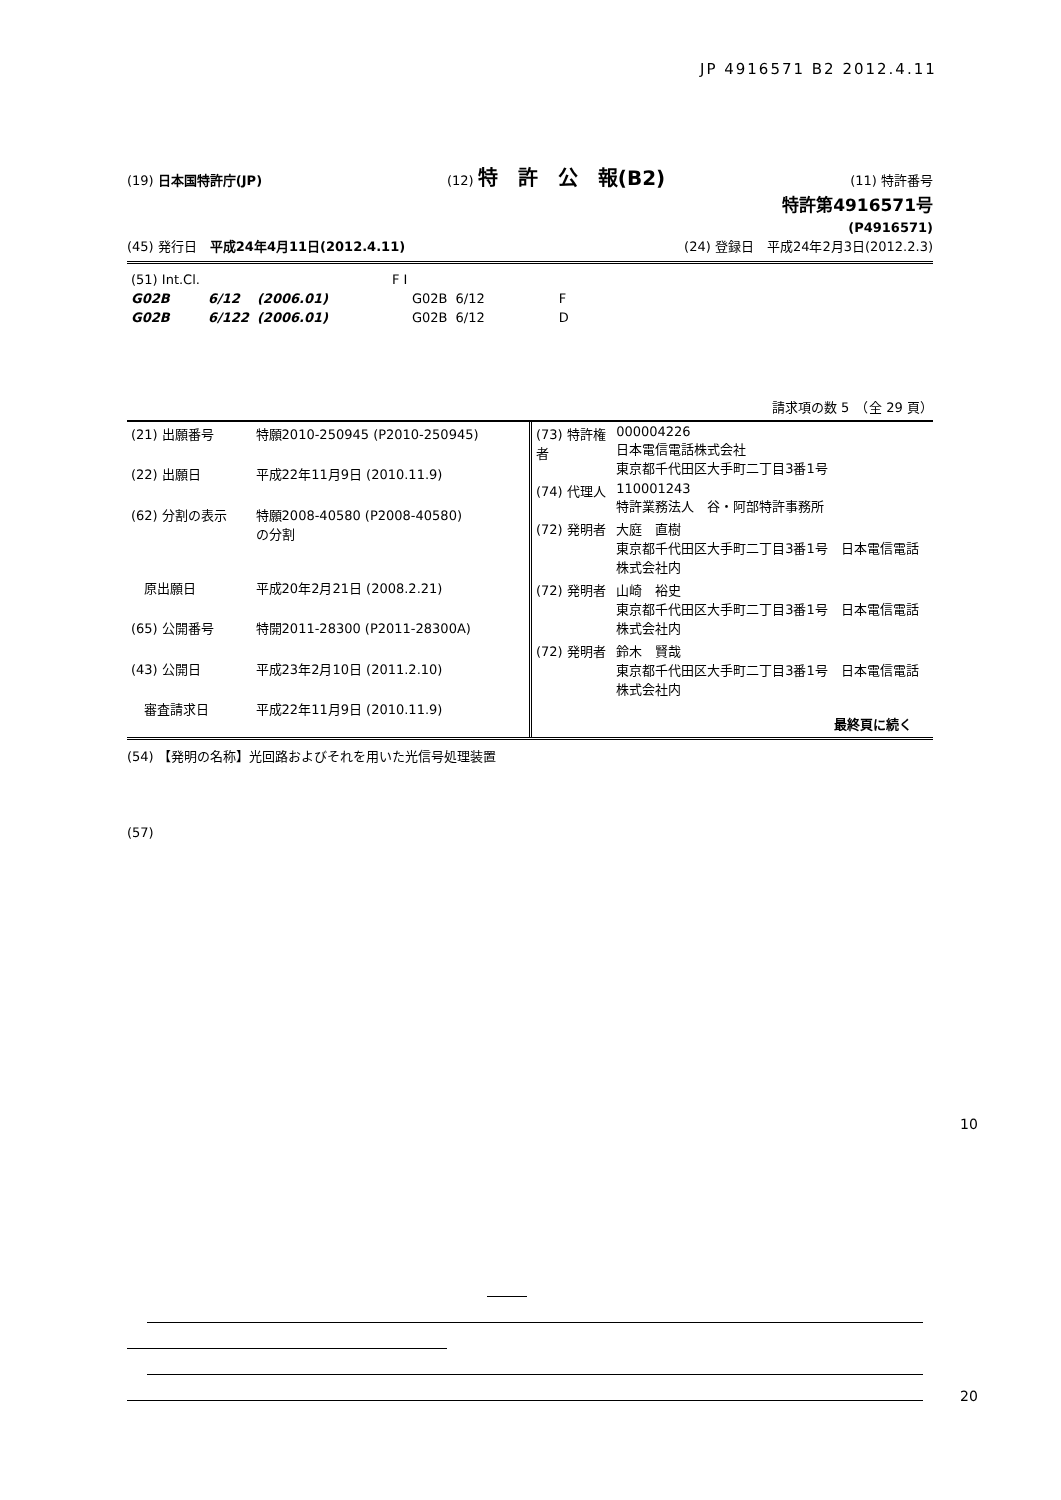JP 4916571 B2 2012.4.11
(19) 日本国特許庁(JP) (12) 特　許　公　報(B2) (11) 特許番号
特許第4916571号
(P4916571)
(45) 発行日　平成24年4月11日(2012.4.11) (24) 登録日　平成24年2月3日(2012.2.3)
| (51) Int.Cl. | | | F I | | |
| G02B | 6/12 | (2006.01) | G02B | 6/12 | F |
| G02B | 6/122 | (2006.01) | G02B | 6/12 | D |
請求項の数 5　（全 29 頁）
| (21) 出願番号 | 特願2010-250945 (P2010-250945) |
| (22) 出願日 | 平成22年11月9日 (2010.11.9) |
| (62) 分割の表示 | 特願2008-40580 (P2008-40580) の分割 |
| 原出願日 | 平成20年2月21日 (2008.2.21) |
| (65) 公開番号 | 特開2011-28300 (P2011-28300A) |
| (43) 公開日 | 平成23年2月10日 (2011.2.10) |
| 審査請求日 | 平成22年11月9日 (2010.11.9) |
| (73) 特許権者 | 000004226 日本電信電話株式会社 東京都千代田区大手町二丁目3番1号 |
| (74) 代理人 | 110001243 特許業務法人 谷・阿部特許事務所 |
| (72) 発明者 | 大庭 直樹 東京都千代田区大手町二丁目3番1号 日本電信電話株式会社内 |
| (72) 発明者 | 山崎 裕史 東京都千代田区大手町二丁目3番1号 日本電信電話株式会社内 |
| (72) 発明者 | 鈴木 賢哉 東京都千代田区大手町二丁目3番1号 日本電信電話株式会社内 |
| | 最終頁に続く |
(54) 【発明の名称】光回路およびそれを用いた光信号処理装置
(57)
10
20